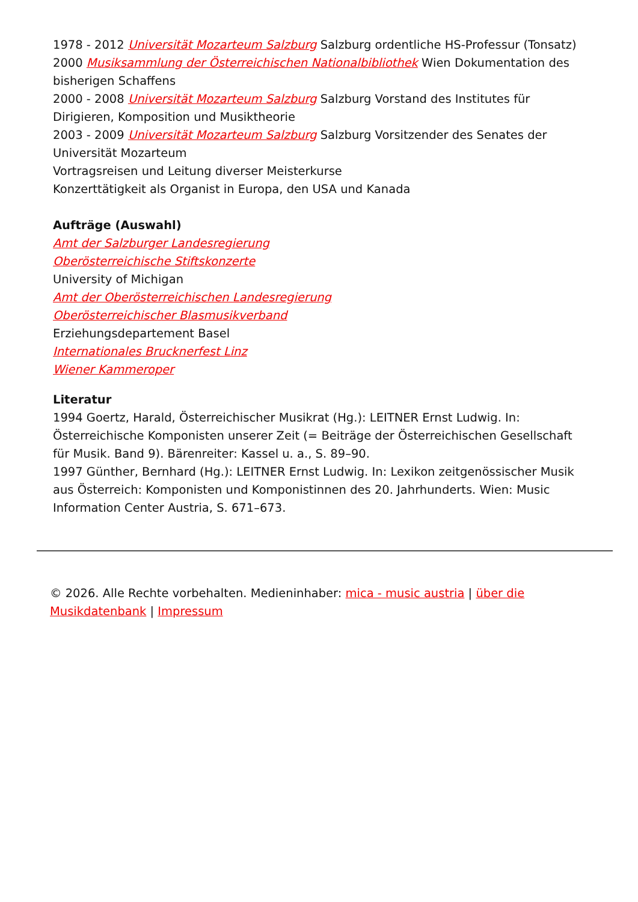1978 - 2012 Universität Mozarteum Salzburg Salzburg ordentliche HS-Professur (Tonsatz)
2000 Musiksammlung der Österreichischen Nationalbibliothek Wien Dokumentation des bisherigen Schaffens
2000 - 2008 Universität Mozarteum Salzburg Salzburg Vorstand des Institutes für Dirigieren, Komposition und Musiktheorie
2003 - 2009 Universität Mozarteum Salzburg Salzburg Vorsitzender des Senates der Universität Mozarteum
Vortragsreisen und Leitung diverser Meisterkurse
Konzerttätigkeit als Organist in Europa, den USA und Kanada
Aufträge (Auswahl)
Amt der Salzburger Landesregierung
Oberösterreichische Stiftskonzerte
University of Michigan
Amt der Oberösterreichischen Landesregierung
Oberösterreichischer Blasmusikverband
Erziehungsdepartement Basel
Internationales Brucknerfest Linz
Wiener Kammeroper
Literatur
1994 Goertz, Harald, Österreichischer Musikrat (Hg.): LEITNER Ernst Ludwig. In: Österreichische Komponisten unserer Zeit (= Beiträge der Österreichischen Gesellschaft für Musik. Band 9). Bärenreiter: Kassel u. a., S. 89–90.
1997 Günther, Bernhard (Hg.): LEITNER Ernst Ludwig. In: Lexikon zeitgenössischer Musik aus Österreich: Komponisten und Komponistinnen des 20. Jahrhunderts. Wien: Music Information Center Austria, S. 671–673.
© 2026. Alle Rechte vorbehalten. Medieninhaber: mica - music austria | über die Musikdatenbank | Impressum